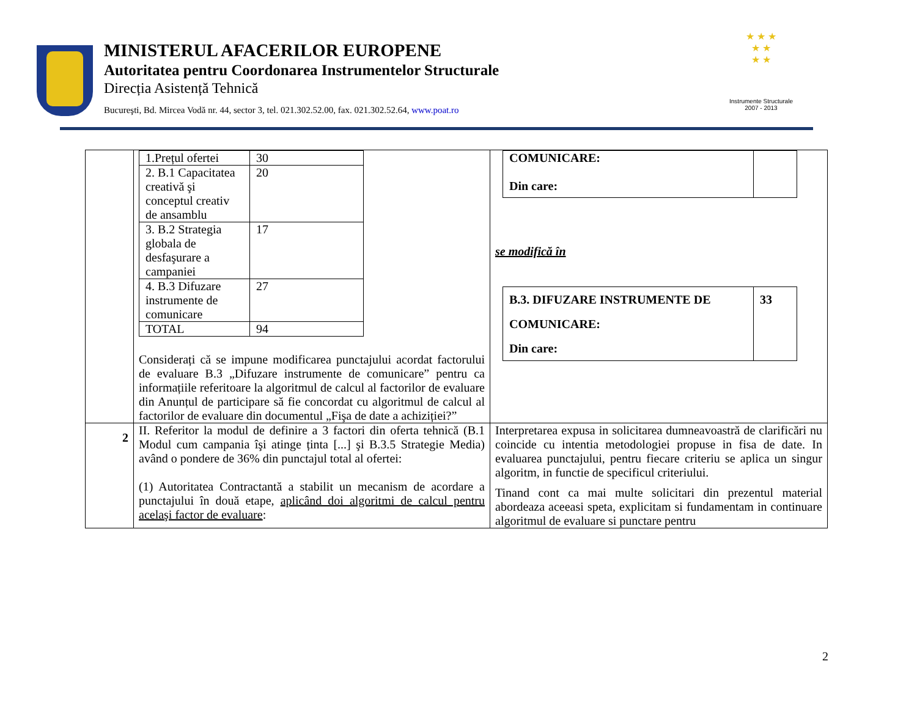MINISTERUL AFACERILOR EUROPENE
Autoritatea pentru Coordonarea Instrumentelor Structurale
Direcția Asistență Tehnică
Bucureşti, Bd. Mircea Vodă nr. 44, sector 3, tel. 021.302.52.00, fax. 021.302.52.64, www.poat.ro
★ ★ ★
★ ★
★ ★
Instrumente Structurale
2007 - 2013
| | / 1.Prețul ofertei / 30 / / 2. B.1 Capacitatea creativă şi conceptul creativ de ansamblu / 20 / / 3. B.2 Strategia globala de desfaşurare a campaniei / 17 / / 4. B.3 Difuzare instrumente de comunicare / 27 / / TOTAL / 94 / Considerați că se impune modificarea punctajului acordat factorului de evaluare B.3 „Difuzare instrumente de comunicare” pentru ca informațiile referitoare la algoritmul de calcul al factorilor de evaluare din Anunțul de participare să fie concordat cu algoritmul de calcul al factorilor de evaluare din documentul „Fişa de date a achiziției?” | / COMUNICARE: Din care: / / se modifică în / B.3. DIFUZARE INSTRUMENTE DE COMUNICARE: Din care: / 33 / |
| 2 | II. Referitor la modul de definire a 3 factori din oferta tehnică (B.1 Modul cum campania îşi atinge ținta [...] şi B.3.5 Strategie Media) având o pondere de 36% din punctajul total al ofertei: (1) Autoritatea Contractantă a stabilit un mecanism de acordare a punctajului în două etape, aplicând doi algoritmi de calcul pentru acelaşi factor de evaluare : | Interpretarea expusa in solicitarea dumneavoastră de clarificări nu coincide cu intentia metodologiei propuse in fisa de date. In evaluarea punctajului, pentru fiecare criteriu se aplica un singur algoritm, in functie de specificul criteriului. Tinand cont ca mai multe solicitari din prezentul material abordeaza aceeasi speta, explicitam si fundamentam in continuare algoritmul de evaluare si punctare pentru |
2